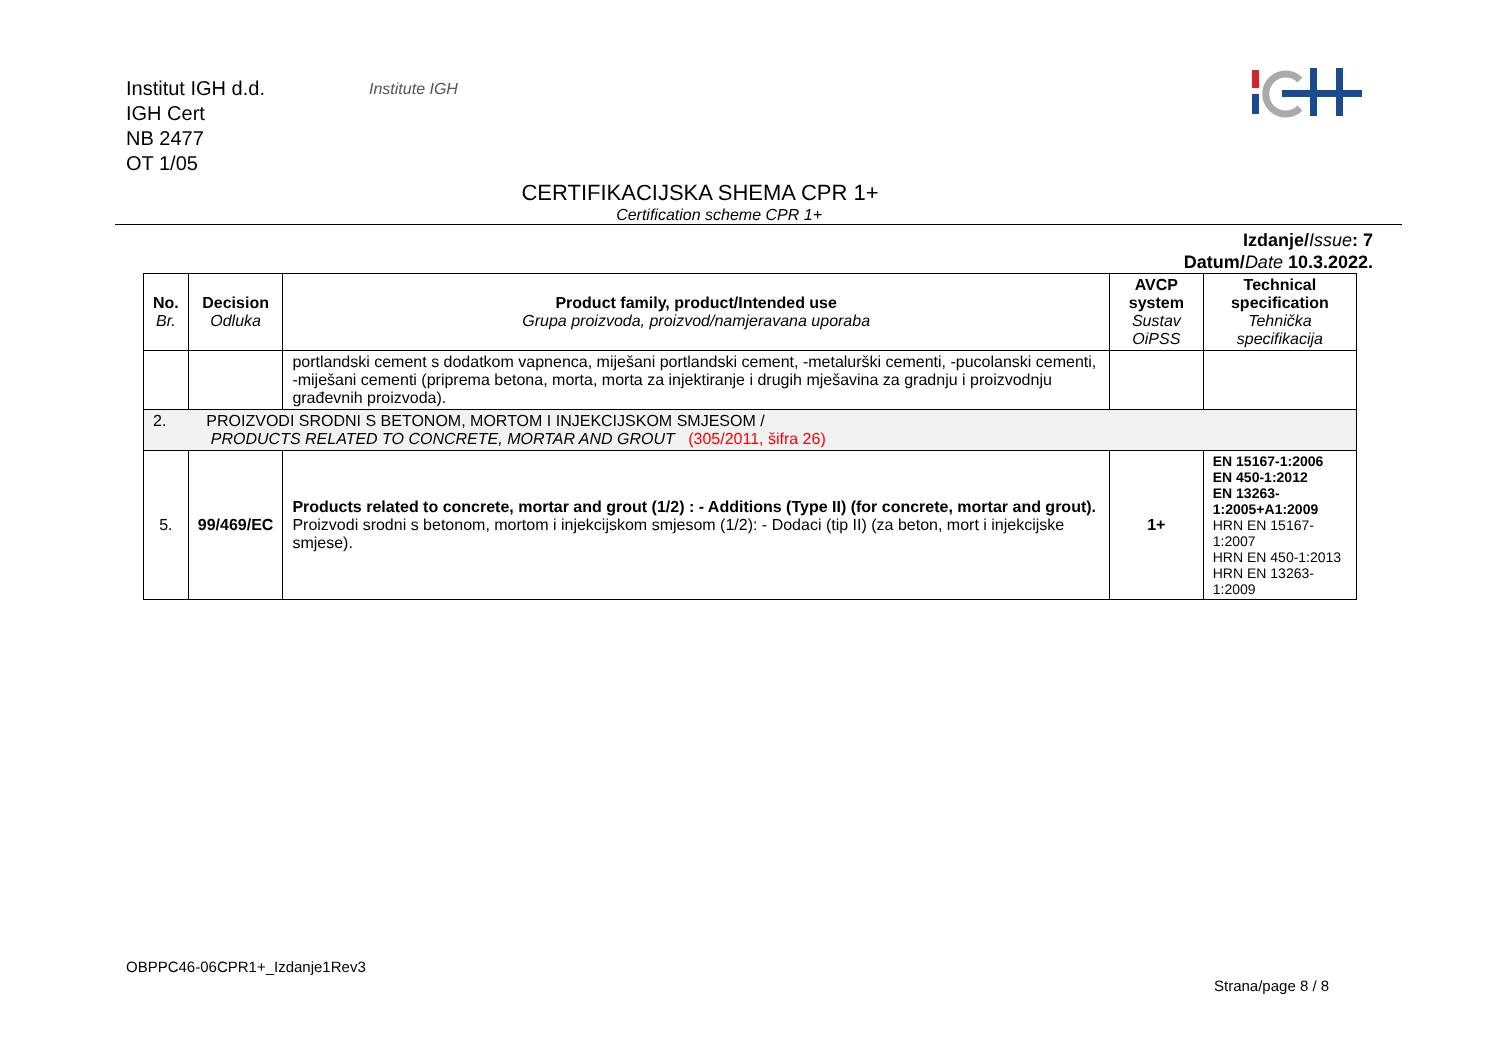Institut IGH d.d.
IGH Cert
NB 2477
OT 1/05
Institute IGH
CERTIFIKACIJSKA SHEMA CPR 1+
Certification scheme CPR 1+
Izdanje/Issue: 7
Datum/Date 10.3.2022.
| No. Br. | Decision Odluka | Product family, product/Intended use Grupa proizvoda, proizvod/namjeravana uporaba | AVCP system Sustav OiPSS | Technical specification Tehnička specifikacija |
| --- | --- | --- | --- | --- |
| | | portlandski cement s dodatkom vapnenca, miješani portlandski cement, -metalurški cementi, -pucolanski cementi, -miješani cementi (priprema betona, morta, morta za injektiranje i drugih mješavina za gradnju i proizvodnju građevnih proizvoda). | | |
| 2. PROIZVODI SRODNI S BETONOM, MORTOM I INJEKCIJSKOM SMJESOM / PRODUCTS RELATED TO CONCRETE, MORTAR AND GROUT (305/2011, šifra 26) | | | | |
| 5. | 99/469/EC | Products related to concrete, mortar and grout (1/2) : - Additions (Type II) (for concrete, mortar and grout). Proizvodi srodni s betonom, mortom i injekcijskom smjesom (1/2): - Dodaci (tip II) (za beton, mort i injekcijske smjese). | 1+ | EN 15167-1:2006 EN 450-1:2012 EN 13263-1:2005+A1:2009 HRN EN 15167-1:2007 HRN EN 450-1:2013 HRN EN 13263-1:2009 |
OBPPC46-06CPR1+_Izdanje1Rev3
Strana/page 8 / 8